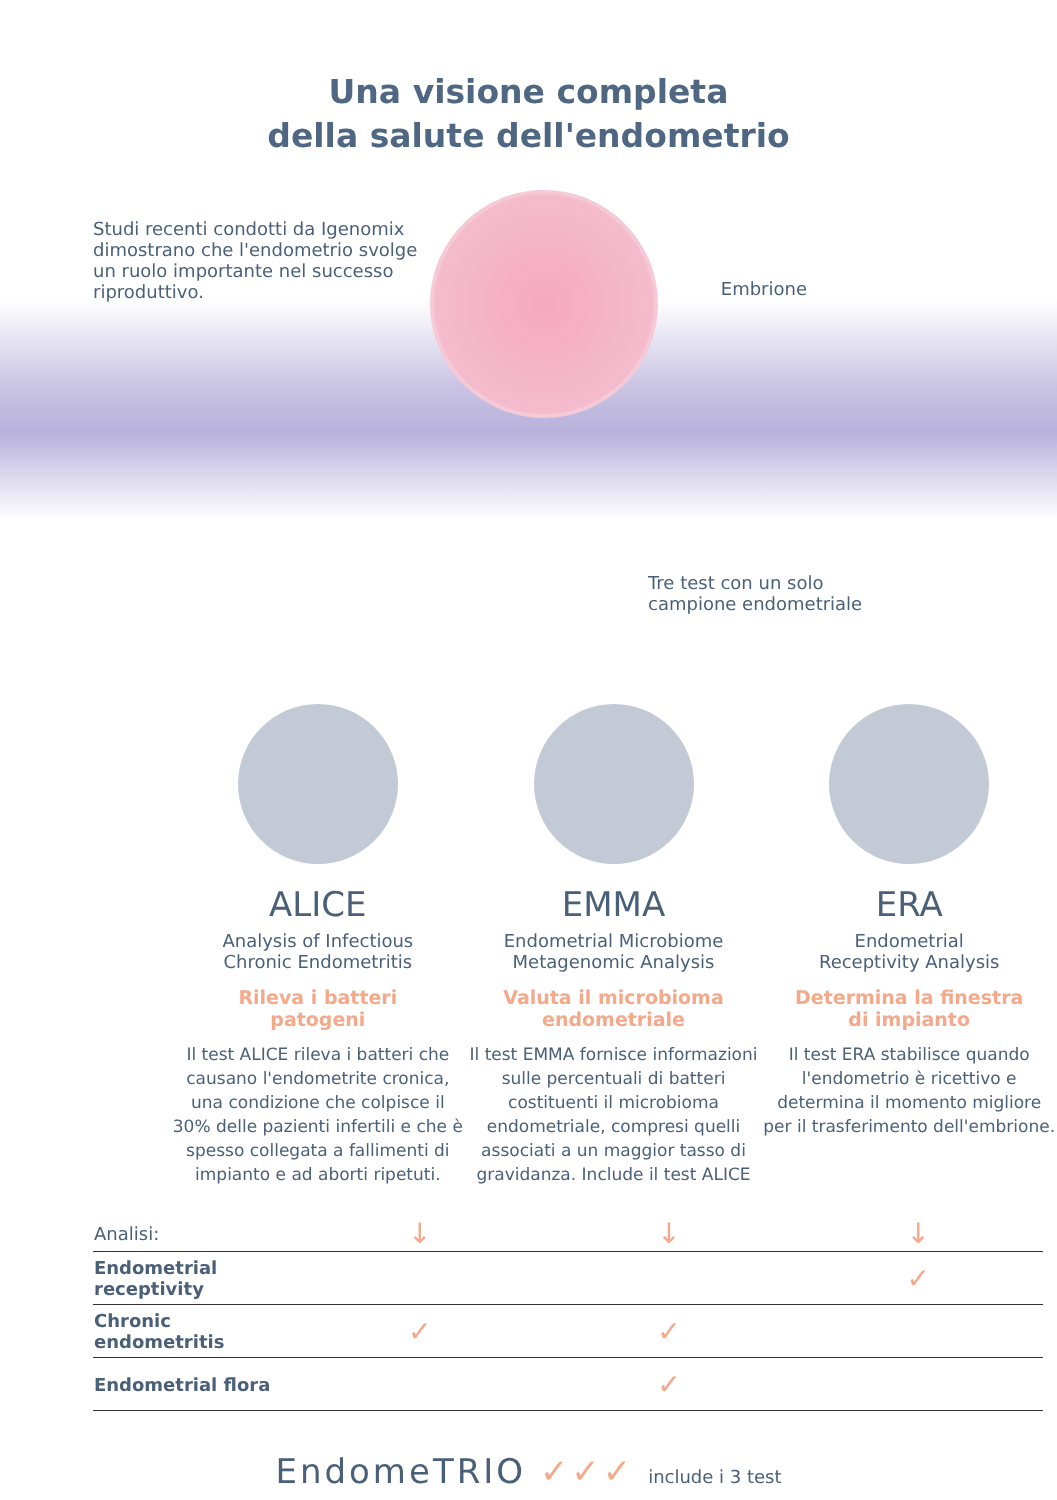Una visione completa
della salute dell'endometrio
Studi recenti condotti da Igenomix dimostrano che l'endometrio svolge un ruolo importante nel successo riproduttivo.
Embrione
Tre test con un solo
campione endometriale
ALICE
Analysis of Infectious
Chronic Endometritis
Rileva i batteri
patogeni
Il test ALICE rileva i batteri che causano l'endometrite cronica, una condizione che colpisce il 30% delle pazienti infertili e che è spesso collegata a fallimenti di impianto e ad aborti ripetuti.
EMMA
Endometrial Microbiome
Metagenomic Analysis
Valuta il microbioma
endometriale
Il test EMMA fornisce informazioni sulle percentuali di batteri costituenti il microbioma endometriale, compresi quelli associati a un maggior tasso di gravidanza. Include il test ALICE
ERA
Endometrial
Receptivity Analysis
Determina la finestra
di impianto
Il test ERA stabilisce quando l'endometrio è ricettivo e determina il momento migliore per il trasferimento dell'embrione.
| Analisi: | ↓ | ↓ | ↓ |
| Endometrial receptivity | | | ✓ |
| Chronic endometritis | ✓ | ✓ | |
| Endometrial flora | | ✓ | |
EndomeTRIO ✓✓✓ include i 3 test